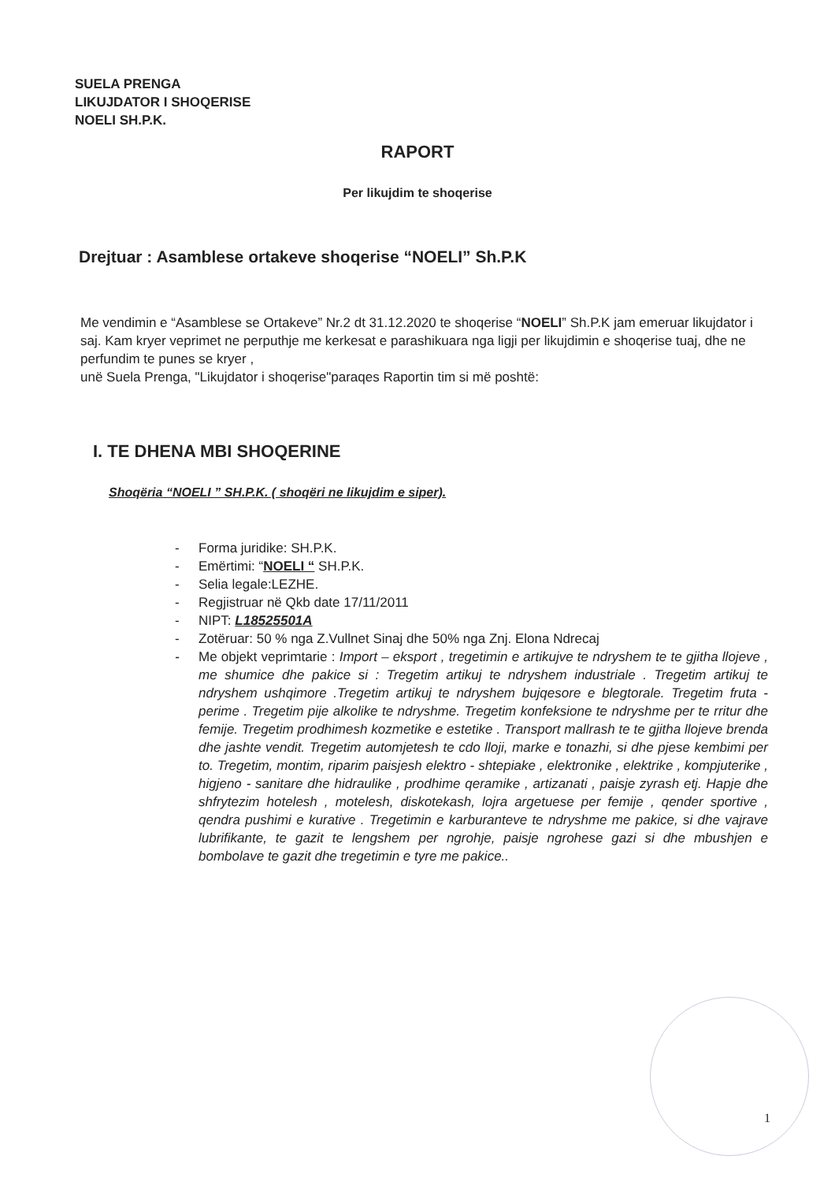SUELA PRENGA
LIKUJDATOR I SHOQERISE
NOELI SH.P.K.
RAPORT
Per likujdim te shoqerise
Drejtuar : Asamblese ortakeve shoqerise “NOELI” Sh.P.K
Me vendimin e “Asamblese se Ortakeve” Nr.2 dt 31.12.2020 te shoqerise “NOELI” Sh.P.K jam emeruar likujdator i saj. Kam kryer veprimet ne perputhje me kerkesat e parashikuara nga ligji per likujdimin e shoqerise tuaj, dhe ne perfundim te punes se kryer ,
unë Suela Prenga, "Likujdator i shoqerise"paraqes Raportin tim si më poshtë:
I. TE DHENA MBI SHOQERINE
Shoqëria “NOELI ” SH.P.K. ( shoqëri ne likujdim e siper).
- Forma juridike: SH.P.K.
- Emërtimi: “NOELI “ SH.P.K.
- Selia legale:LEZHE.
- Regjistruar në Qkb date 17/11/2011
- NIPT: L18525501A
- Zotëruar: 50 % nga Z.Vullnet Sinaj dhe 50% nga Znj. Elona Ndrecaj
- Me objekt veprimtarie : Import – eksport , tregetimin e artikujve te ndryshem te te gjitha llojeve , me shumice dhe pakice si : Tregetim artikuj te ndryshem industriale . Tregetim artikuj te ndryshem ushqimore .Tregetim artikuj te ndryshem bujqesore e blegtorale. Tregetim fruta - perime . Tregetim pije alkolike te ndryshme. Tregetim konfeksione te ndryshme per te rritur dhe femije. Tregetim prodhimesh kozmetike e estetike . Transport mallrash te te gjitha llojeve brenda dhe jashte vendit. Tregetim automjetesh te cdo lloji, marke e tonazhi, si dhe pjese kembimi per to. Tregetim, montim, riparim paisjesh elektro - shtepiake , elektronike , elektrike , kompjuterike , higjeno - sanitare dhe hidraulike , prodhime qeramike , artizanati , paisje zyrash etj. Hapje dhe shfrytezim hotelesh , motelesh, diskotekash, lojra argetuese per femije , qender sportive , qendra pushimi e kurative . Tregetimin e karburanteve te ndryshme me pakice, si dhe vajrave lubrifikante, te gazit te lengshem per ngrohje, paisje ngrohese gazi si dhe mbushjen e bombolave te gazit dhe tregetimin e tyre me pakice..
1